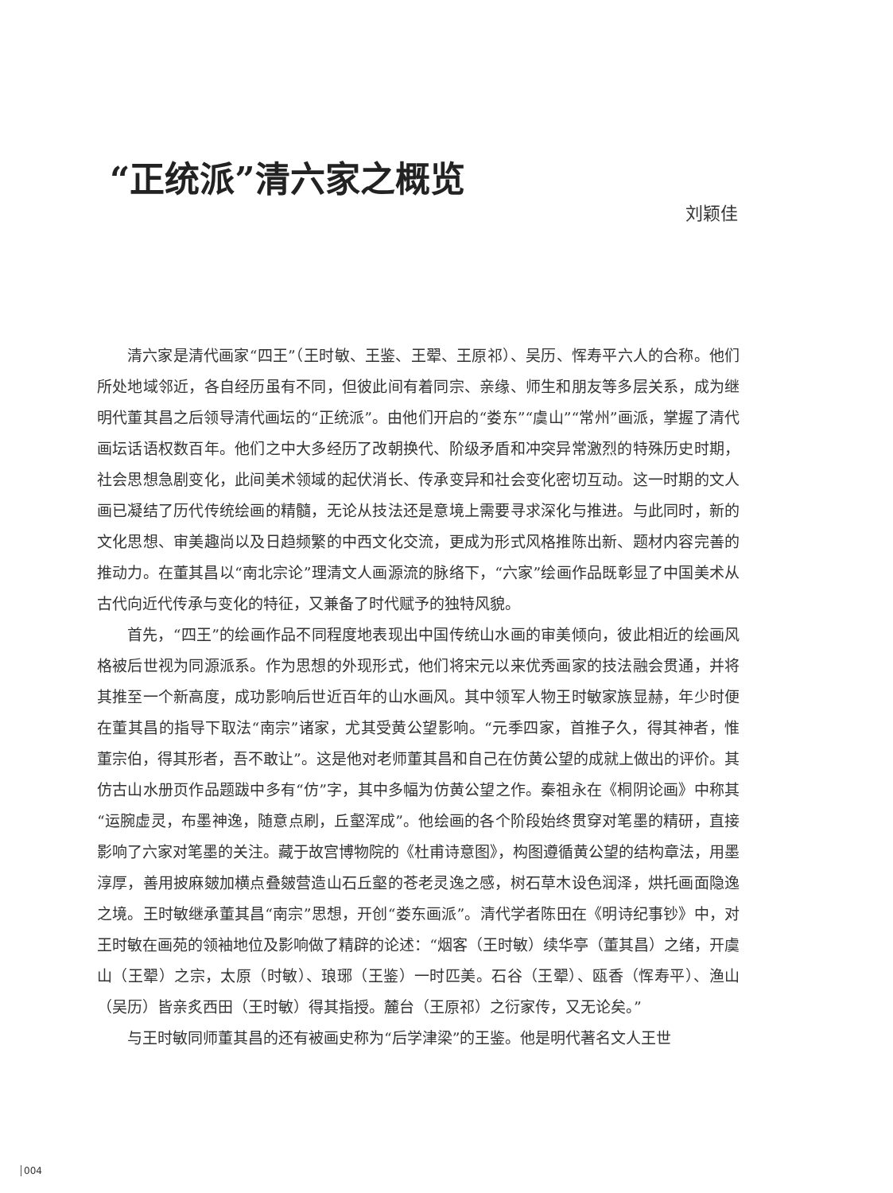“正统派”清六家之概览
刘颖佳
清六家是清代画家“四王”（王时敏、王鉴、王翚、王原祁）、吴历、恽寿平六人的合称。他们所处地域邻近，各自经历虽有不同，但彼此间有着同宗、亲缘、师生和朋友等多层关系，成为继明代董其昌之后领导清代画坛的“正统派”。由他们开启的“娄东”“虞山”“常州”画派，掌握了清代画坛话语权数百年。他们之中大多经历了改朝换代、阶级矛盾和冲突异常激烈的特殊历史时期，社会思想急剧变化，此间美术领域的起伏消长、传承变异和社会变化密切互动。这一时期的文人画已凝结了历代传统绘画的精髓，无论从技法还是意境上需要寻求深化与推进。与此同时，新的文化思想、审美趣尚以及日趋频繁的中西文化交流，更成为形式风格推陈出新、题材内容完善的推动力。在董其昌以“南北宗论”理清文人画源流的脉络下，“六家”绘画作品既彰显了中国美术从古代向近代传承与变化的特征，又兼备了时代赋予的独特风貌。
首先，“四王”的绘画作品不同程度地表现出中国传统山水画的审美倾向，彼此相近的绘画风格被后世视为同源派系。作为思想的外现形式，他们将宋元以来优秀画家的技法融会贯通，并将其推至一个新高度，成功影响后世近百年的山水画风。其中领军人物王时敏家族显赫，年少时便在董其昌的指导下取法“南宗”诸家，尤其受黄公望影响。“元季四家，首推子久，得其神者，惟董宗伯，得其形者，吾不敢让”。这是他对老师董其昌和自己在仿黄公望的成就上做出的评价。其仿古山水册页作品题跋中多有“仿”字，其中多幅为仿黄公望之作。秦祖永在《桐阴论画》中称其“运腕虚灵，布墨神逸，随意点刷，丘壑浑成”。他绘画的各个阶段始终贯穿对笔墨的精研，直接影响了六家对笔墨的关注。藏于故宫博物院的《杜甫诗意图》，构图遵循黄公望的结构章法，用墨淳厚，善用披麻皴加横点叠皴营造山石丘壑的苍老灵逸之感，树石草木设色润泽，烘托画面隐逸之境。王时敏继承董其昌“南宗”思想，开创“娄东画派”。清代学者陈田在《明诗纪事钞》中，对王时敏在画苑的领袖地位及影响做了精辟的论述：“烟客（王时敏）续华亭（董其昌）之绪，开虞山（王翚）之宗，太原（时敏）、琅琊（王鉴）一时匹美。石谷（王翚）、瓯香（恽寿平）、渔山（吴历）皆亲炙西田（王时敏）得其指授。麓台（王原祁）之衍家传，又无论矣。”
与王时敏同师董其昌的还有被画史称为“后学津梁”的王鉴。他是明代著名文人王世
004